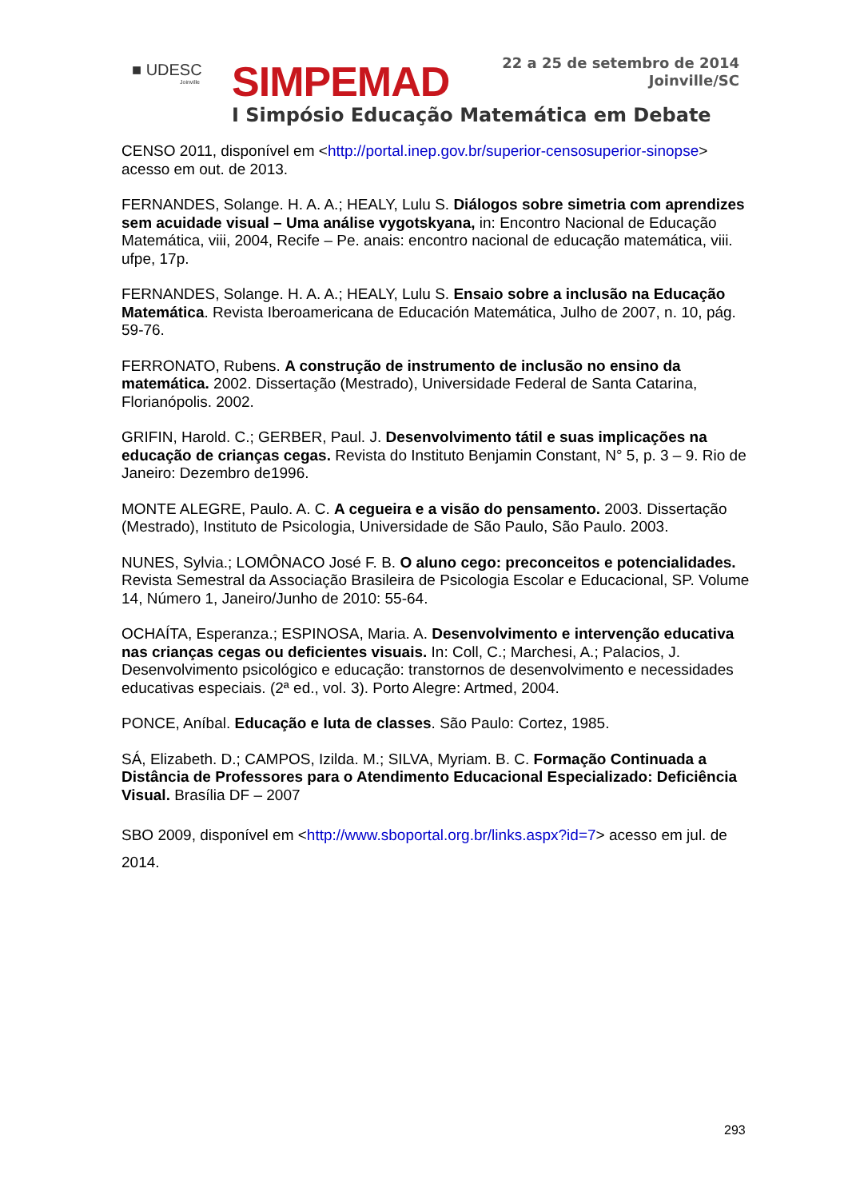■ UDESC
Joinville
SIMPEMAD
22 a 25 de setembro de 2014
Joinville/SC
I Simpósio Educação Matemática em Debate
CENSO 2011, disponível em <http://portal.inep.gov.br/superior-censosuperior-sinopse> acesso em out. de 2013.
FERNANDES, Solange. H. A. A.; HEALY, Lulu S. Diálogos sobre simetria com aprendizes sem acuidade visual – Uma análise vygotskyana, in: Encontro Nacional de Educação Matemática, viii, 2004, Recife – Pe. anais: encontro nacional de educação matemática, viii. ufpe, 17p.
FERNANDES, Solange. H. A. A.; HEALY, Lulu S. Ensaio sobre a inclusão na Educação Matemática. Revista Iberoamericana de Educación Matemática, Julho de 2007, n. 10, pág. 59-76.
FERRONATO, Rubens. A construção de instrumento de inclusão no ensino da matemática. 2002. Dissertação (Mestrado), Universidade Federal de Santa Catarina, Florianópolis. 2002.
GRIFIN, Harold. C.; GERBER, Paul. J. Desenvolvimento tátil e suas implicações na educação de crianças cegas. Revista do Instituto Benjamin Constant, N° 5, p. 3 – 9. Rio de Janeiro: Dezembro de1996.
MONTE ALEGRE, Paulo. A. C. A cegueira e a visão do pensamento. 2003. Dissertação (Mestrado), Instituto de Psicologia, Universidade de São Paulo, São Paulo. 2003.
NUNES, Sylvia.; LOMÔNACO José F. B. O aluno cego: preconceitos e potencialidades. Revista Semestral da Associação Brasileira de Psicologia Escolar e Educacional, SP. Volume 14, Número 1, Janeiro/Junho de 2010: 55-64.
OCHAÍTA, Esperanza.; ESPINOSA, Maria. A. Desenvolvimento e intervenção educativa nas crianças cegas ou deficientes visuais. In: Coll, C.; Marchesi, A.; Palacios, J. Desenvolvimento psicológico e educação: transtornos de desenvolvimento e necessidades educativas especiais. (2ª ed., vol. 3). Porto Alegre: Artmed, 2004.
PONCE, Aníbal. Educação e luta de classes. São Paulo: Cortez, 1985.
SÁ, Elizabeth. D.; CAMPOS, Izilda. M.; SILVA, Myriam. B. C. Formação Continuada a Distância de Professores para o Atendimento Educacional Especializado: Deficiência Visual. Brasília DF – 2007
SBO 2009, disponível em <http://www.sboportal.org.br/links.aspx?id=7> acesso em jul. de 2014.
293